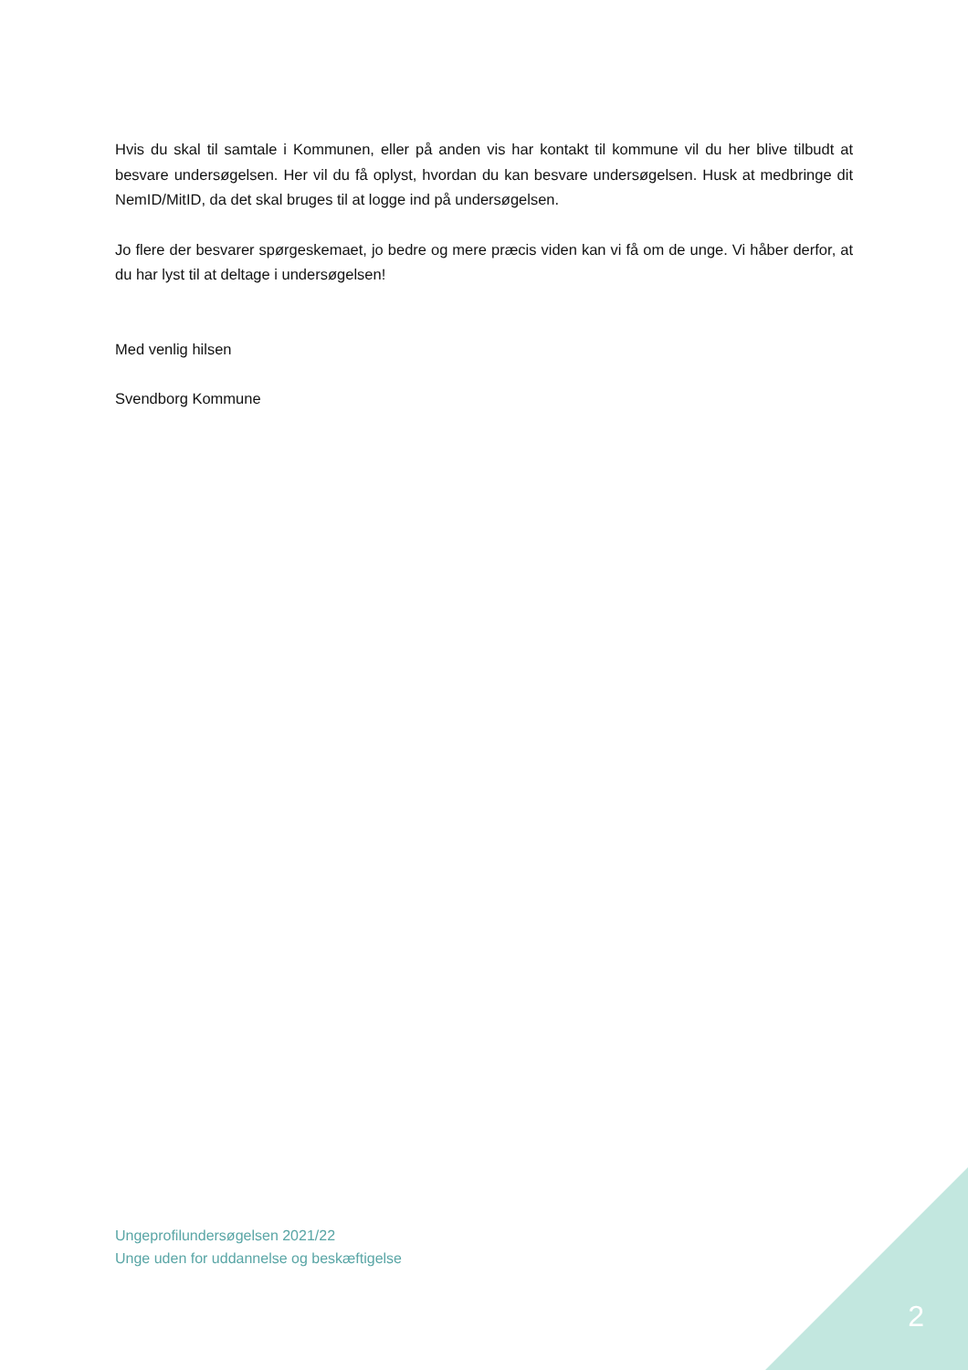Hvis du skal til samtale i Kommunen, eller på anden vis har kontakt til kommune vil du her blive tilbudt at besvare undersøgelsen. Her vil du få oplyst, hvordan du kan besvare undersøgelsen. Husk at medbringe dit NemID/MitID, da det skal bruges til at logge ind på undersøgelsen.
Jo flere der besvarer spørgeskemaet, jo bedre og mere præcis viden kan vi få om de unge. Vi håber derfor, at du har lyst til at deltage i undersøgelsen!
Med venlig hilsen
Svendborg Kommune
Ungeprofilundersøgelsen 2021/22
Unge uden for uddannelse og beskæftigelse
2